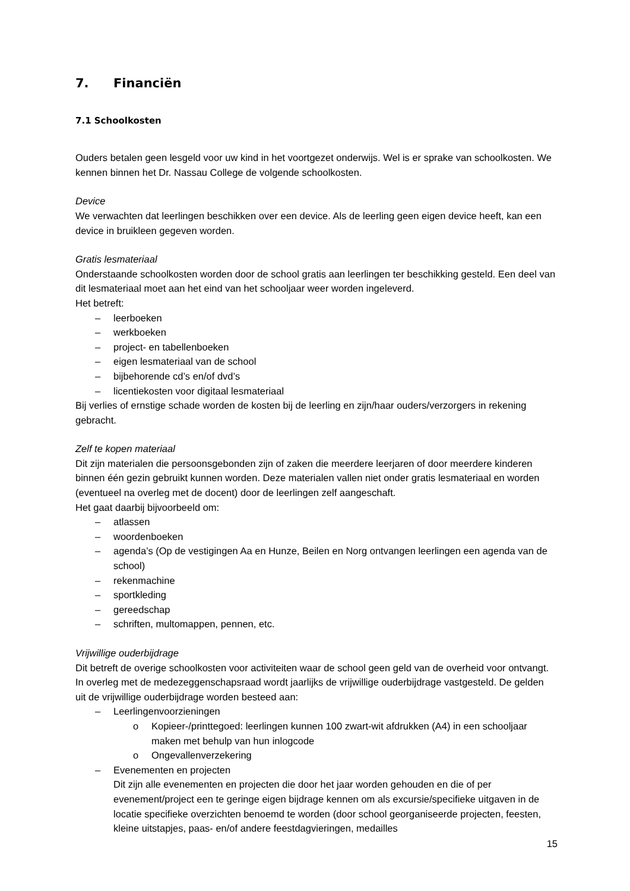7. Financiën
7.1 Schoolkosten
Ouders betalen geen lesgeld voor uw kind in het voortgezet onderwijs. Wel is er sprake van schoolkosten. We kennen binnen het Dr. Nassau College de volgende schoolkosten.
Device
We verwachten dat leerlingen beschikken over een device. Als de leerling geen eigen device heeft, kan een device in bruikleen gegeven worden.
Gratis lesmateriaal
Onderstaande schoolkosten worden door de school gratis aan leerlingen ter beschikking gesteld. Een deel van dit lesmateriaal moet aan het eind van het schooljaar weer worden ingeleverd.
Het betreft:
– leerboeken
– werkboeken
– project- en tabellenboeken
– eigen lesmateriaal van de school
– bijbehorende cd’s en/of dvd’s
– licentiekosten voor digitaal lesmateriaal
Bij verlies of ernstige schade worden de kosten bij de leerling en zijn/haar ouders/verzorgers in rekening gebracht.
Zelf te kopen materiaal
Dit zijn materialen die persoonsgebonden zijn of zaken die meerdere leerjaren of door meerdere kinderen binnen één gezin gebruikt kunnen worden. Deze materialen vallen niet onder gratis lesmateriaal en worden (eventueel na overleg met de docent) door de leerlingen zelf aangeschaft.
Het gaat daarbij bijvoorbeeld om:
– atlassen
– woordenboeken
– agenda’s (Op de vestigingen Aa en Hunze, Beilen en Norg ontvangen leerlingen een agenda van de school)
– rekenmachine
– sportkleding
– gereedschap
– schriften, multomappen, pennen, etc.
Vrijwillige ouderbijdrage
Dit betreft de overige schoolkosten voor activiteiten waar de school geen geld van de overheid voor ontvangt. In overleg met de medezeggenschapsraad wordt jaarlijks de vrijwillige ouderbijdrage vastgesteld. De gelden uit de vrijwillige ouderbijdrage worden besteed aan:
– Leerlingenvoorzieningen
o Kopieer-/printtegoed: leerlingen kunnen 100 zwart-wit afdrukken (A4) in een schooljaar maken met behulp van hun inlogcode
o Ongevallenverzekering
– Evenementen en projecten
Dit zijn alle evenementen en projecten die door het jaar worden gehouden en die of per evenement/project een te geringe eigen bijdrage kennen om als excursie/specifieke uitgaven in de locatie specifieke overzichten benoemd te worden (door school georganiseerde projecten, feesten, kleine uitstapjes, paas- en/of andere feestdagvieringen, medailles
15